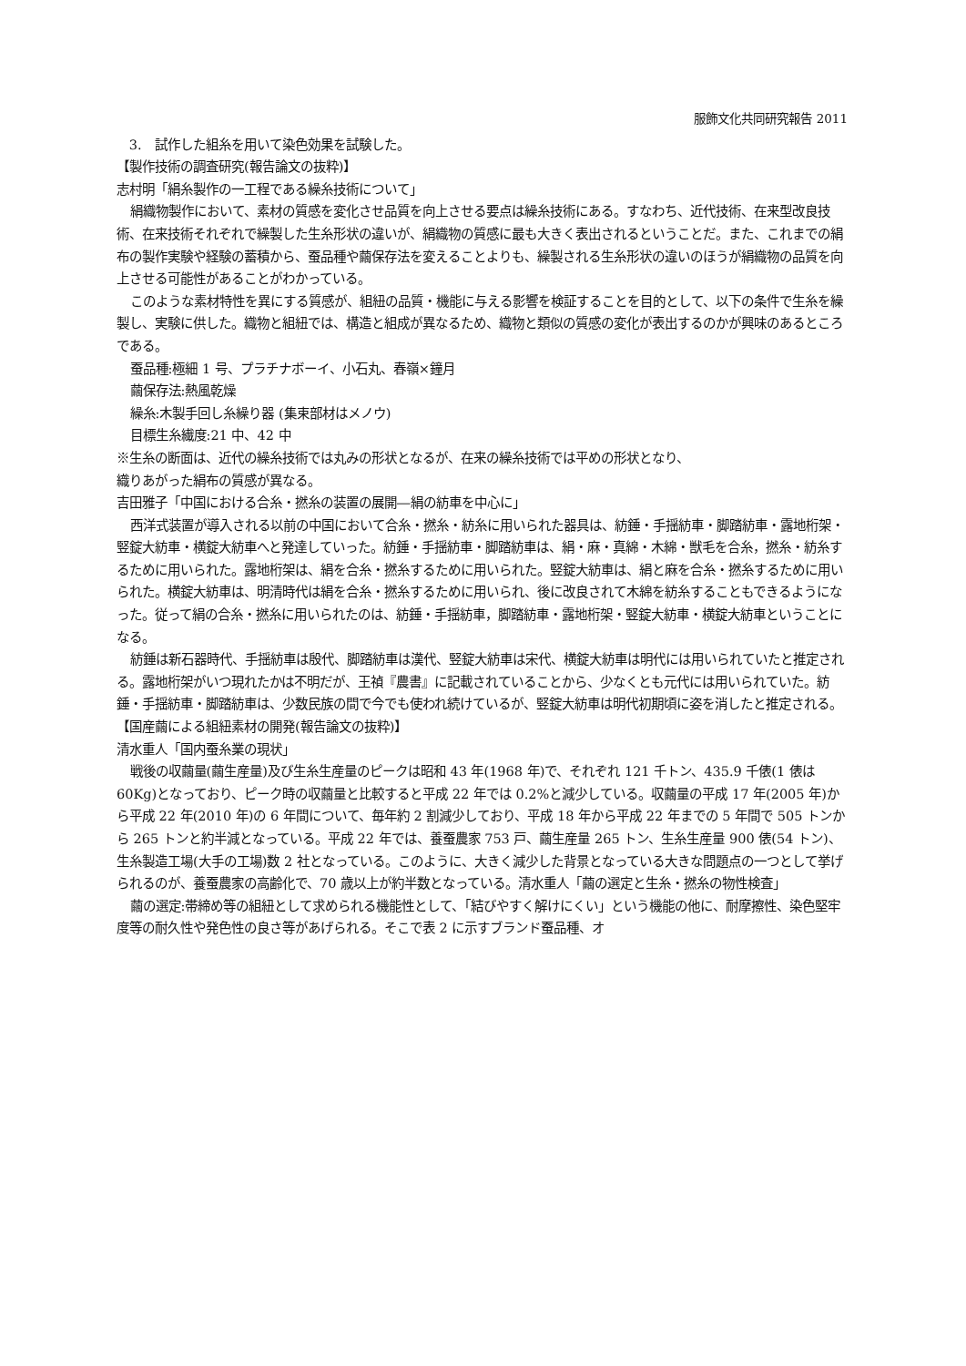服飾文化共同研究報告 2011
3.　試作した組糸を用いて染色効果を試験した。
【製作技術の調査研究(報告論文の抜粋)】
志村明「絹糸製作の一工程である繰糸技術について」
絹織物製作において、素材の質感を変化させ品質を向上させる要点は繰糸技術にある。すなわち、近代技術、在来型改良技術、在来技術それぞれで繰製した生糸形状の違いが、絹織物の質感に最も大きく表出されるということだ。また、これまでの絹布の製作実験や経験の蓄積から、蚕品種や繭保存法を変えることよりも、繰製される生糸形状の違いのほうが絹織物の品質を向上させる可能性があることがわかっている。
このような素材特性を異にする質感が、組紐の品質・機能に与える影響を検証することを目的として、以下の条件で生糸を繰製し、実験に供した。織物と組紐では、構造と組成が異なるため、織物と類似の質感の変化が表出するのかが興味のあるところである。
蚕品種:極細 1 号、プラチナボーイ、小石丸、春嶺×鐘月
繭保存法:熱風乾燥
繰糸:木製手回し糸繰り器 (集束部材はメノウ)
目標生糸繊度:21 中、42 中
※生糸の断面は、近代の繰糸技術では丸みの形状となるが、在来の繰糸技術では平めの形状となり、
織りあがった絹布の質感が異なる。
吉田雅子「中国における合糸・撚糸の装置の展開―絹の紡車を中心に」
西洋式装置が導入される以前の中国において合糸・撚糸・紡糸に用いられた器具は、紡錘・手揺紡車・脚踏紡車・露地桁架・竪錠大紡車・横錠大紡車へと発達していった。紡錘・手揺紡車・脚踏紡車は、絹・麻・真綿・木綿・獣毛を合糸，撚糸・紡糸するために用いられた。露地桁架は、絹を合糸・撚糸するために用いられた。竪錠大紡車は、絹と麻を合糸・撚糸するために用いられた。横錠大紡車は、明清時代は絹を合糸・撚糸するために用いられ、後に改良されて木綿を紡糸することもできるようになった。従って絹の合糸・撚糸に用いられたのは、紡錘・手揺紡車，脚踏紡車・露地桁架・竪錠大紡車・横錠大紡車ということになる。
紡錘は新石器時代、手揺紡車は殷代、脚踏紡車は漢代、竪錠大紡車は宋代、横錠大紡車は明代には用いられていたと推定される。露地桁架がいつ現れたかは不明だが、王禎『農書』に記載されていることから、少なくとも元代には用いられていた。紡錘・手揺紡車・脚踏紡車は、少数民族の間で今でも使われ続けているが、竪錠大紡車は明代初期頃に姿を消したと推定される。
【国産繭による組紐素材の開発(報告論文の抜粋)】
清水重人「国内蚕糸業の現状」
戦後の収繭量(繭生産量)及び生糸生産量のピークは昭和 43 年(1968 年)で、それぞれ 121 千トン、435.9 千俵(1 俵は 60Kg)となっており、ピーク時の収繭量と比較すると平成 22 年では 0.2%と減少している。収繭量の平成 17 年(2005 年)から平成 22 年(2010 年)の 6 年間について、毎年約 2 割減少しており、平成 18 年から平成 22 年までの 5 年間で 505 トンから 265 トンと約半減となっている。平成 22 年では、養蚕農家 753 戸、繭生産量 265 トン、生糸生産量 900 俵(54 トン)、生糸製造工場(大手の工場)数 2 社となっている。このように、大きく減少した背景となっている大きな問題点の一つとして挙げられるのが、養蚕農家の高齢化で、70 歳以上が約半数となっている。清水重人「繭の選定と生糸・撚糸の物性検査」
繭の選定:帯締め等の組紐として求められる機能性として、「結びやすく解けにくい」という機能の他に、耐摩擦性、染色堅牢度等の耐久性や発色性の良さ等があげられる。そこで表 2 に示すブランド蚕品種、オ